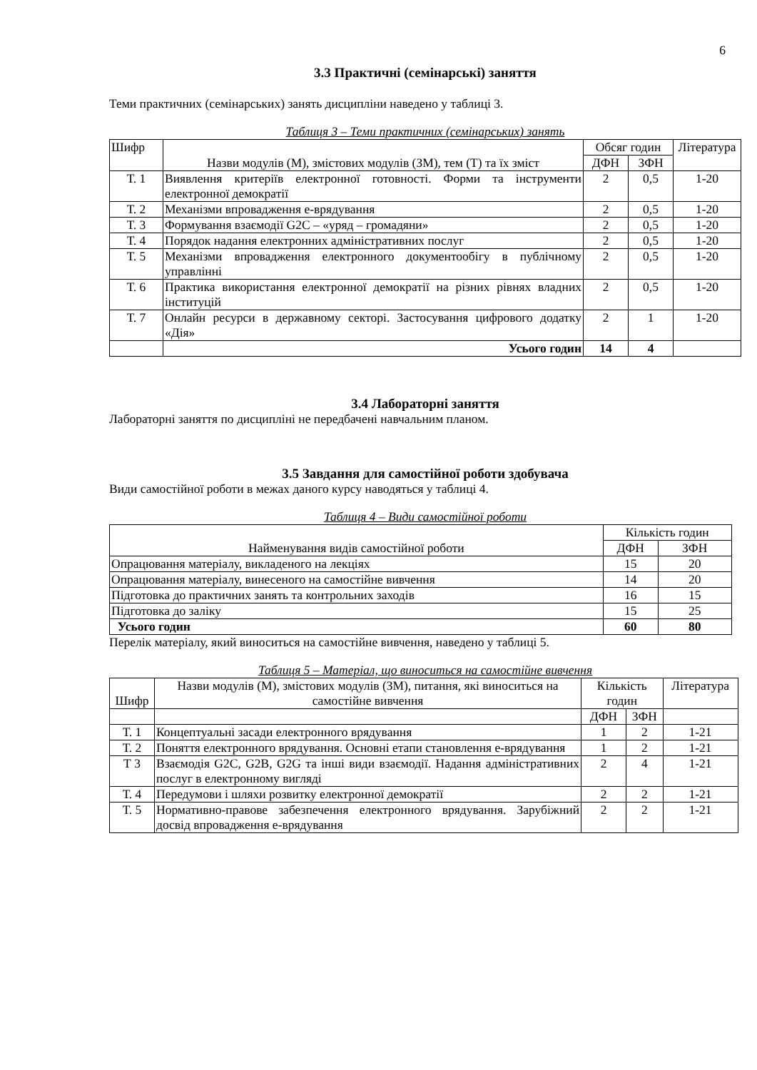6
3.3 Практичні (семінарські) заняття
Теми практичних (семінарських) занять дисципліни наведено у таблиці 3.
Таблиця 3 – Теми практичних (семінарських) занять
| Шифр | Назви модулів (М), змістових модулів (ЗМ), тем (Т) та їх зміст | Обсяг годин | | Література |
| --- | --- | --- | --- | --- |
| | | ДФН | ЗФН | |
| Т. 1 | Виявлення критеріїв електронної готовності. Форми та інструменти електронної демократії | 2 | 0,5 | 1-20 |
| Т. 2 | Механізми впровадження е-врядування | 2 | 0,5 | 1-20 |
| Т. 3 | Формування взаємодії G2C – «уряд – громадяни» | 2 | 0,5 | 1-20 |
| Т. 4 | Порядок надання електронних адміністративних послуг | 2 | 0,5 | 1-20 |
| Т. 5 | Механізми впровадження електронного документообігу в публічному управлінні | 2 | 0,5 | 1-20 |
| Т. 6 | Практика використання електронної демократії на різних рівнях владних інституцій | 2 | 0,5 | 1-20 |
| Т. 7 | Онлайн ресурси в державному секторі. Застосування цифрового додатку «Дія» | 2 | 1 | 1-20 |
| | Усього годин | 14 | 4 | |
3.4 Лабораторні заняття
Лабораторні заняття по дисципліні не передбачені навчальним планом.
3.5 Завдання для самостійної роботи здобувача
Види самостійної роботи в межах даного курсу наводяться у таблиці 4.
Таблиця 4 – Види самостійної роботи
| Найменування видів самостійної роботи | Кількість годин | |
| --- | --- | --- |
| | ДФН | ЗФН |
| Опрацювання матеріалу, викладеного на лекціях | 15 | 20 |
| Опрацювання матеріалу, винесеного на самостійне вивчення | 14 | 20 |
| Підготовка до практичних занять та контрольних заходів | 16 | 15 |
| Підготовка до заліку | 15 | 25 |
| Усього годин | 60 | 80 |
Перелік матеріалу, який виноситься на самостійне вивчення, наведено у таблиці 5.
Таблиця 5 – Матеріал, що виноситься на самостійне вивчення
| Шифр | Назви модулів (М), змістових модулів (ЗМ), питання, які виноситься на самостійне вивчення | Кількість годин | | Література |
| --- | --- | --- | --- | --- |
| | | ДФН | ЗФН | |
| Т. 1 | Концептуальні засади електронного врядування | 1 | 2 | 1-21 |
| Т. 2 | Поняття електронного врядування. Основні етапи становлення е-врядування | 1 | 2 | 1-21 |
| Т 3 | Взаємодія G2C, G2B, G2G та інші види взаємодії. Надання адміністративних послуг в електронному вигляді | 2 | 4 | 1-21 |
| Т. 4 | Передумови і шляхи розвитку електронної демократії | 2 | 2 | 1-21 |
| Т. 5 | Нормативно-правове забезпечення електронного врядування. Зарубіжний досвід впровадження е-врядування | 2 | 2 | 1-21 |